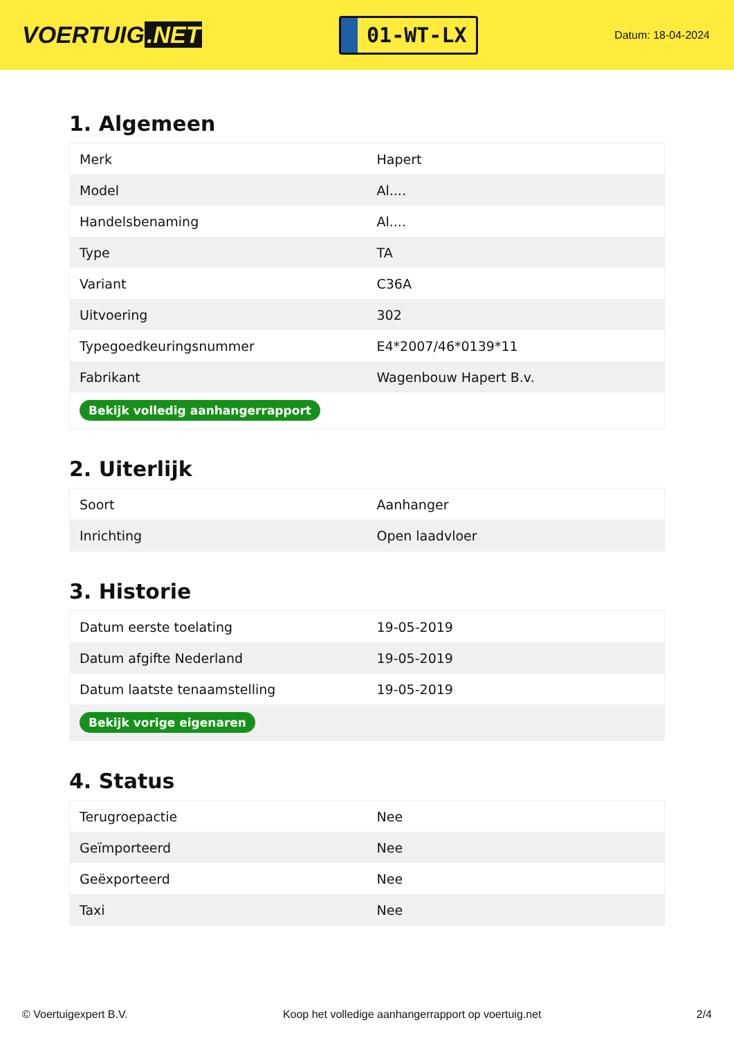VOERTUIG.NET
01-WT-LX
Datum: 18-04-2024
1. Algemeen
| Merk | Hapert |
| Model | Al.... |
| Handelsbenaming | Al.... |
| Type | TA |
| Variant | C36A |
| Uitvoering | 302 |
| Typegoedkeuringsnummer | E4*2007/46*0139*11 |
| Fabrikant | Wagenbouw Hapert B.v. |
| Bekijk volledig aanhangerrapport | |
2. Uiterlijk
| Soort | Aanhanger |
| Inrichting | Open laadvloer |
3. Historie
| Datum eerste toelating | 19-05-2019 |
| Datum afgifte Nederland | 19-05-2019 |
| Datum laatste tenaamstelling | 19-05-2019 |
| Bekijk vorige eigenaren | |
4. Status
| Terugroepactie | Nee |
| Geïmporteerd | Nee |
| Geëxporteerd | Nee |
| Taxi | Nee |
© Voertuigexpert B.V. Koop het volledige aanhangerrapport op voertuig.net 2/4